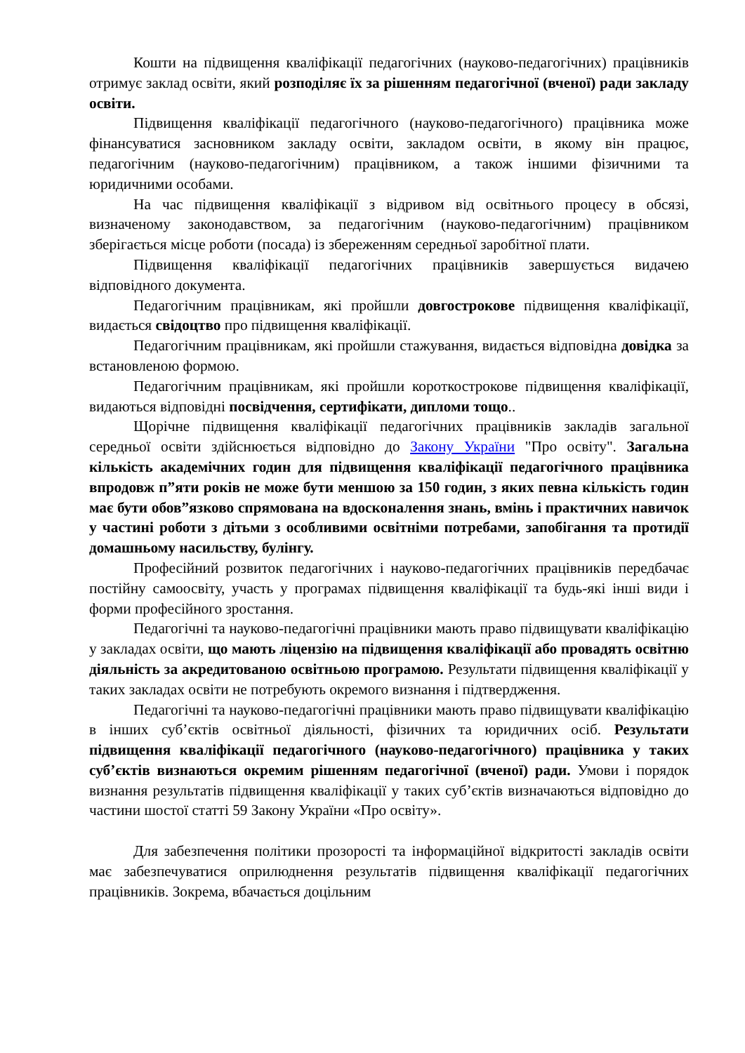Кошти на підвищення кваліфікації педагогічних (науково-педагогічних) працівників отримує заклад освіти, який розподіляє їх за рішенням педагогічної (вченої) ради закладу освіти.
Підвищення кваліфікації педагогічного (науково-педагогічного) працівника може фінансуватися засновником закладу освіти, закладом освіти, в якому він працює, педагогічним (науково-педагогічним) працівником, а також іншими фізичними та юридичними особами.
На час підвищення кваліфікації з відривом від освітнього процесу в обсязі, визначеному законодавством, за педагогічним (науково-педагогічним) працівником зберігається місце роботи (посада) із збереженням середньої заробітної плати.
Підвищення кваліфікації педагогічних працівників завершується видачею відповідного документа.
Педагогічним працівникам, які пройшли довгострокове підвищення кваліфікації, видається свідоцтво про підвищення кваліфікації.
Педагогічним працівникам, які пройшли стажування, видається відповідна довідка за встановленою формою.
Педагогічним працівникам, які пройшли короткострокове підвищення кваліфікації, видаються відповідні посвідчення, сертифікати, дипломи тощо..
Щорічне підвищення кваліфікації педагогічних працівників закладів загальної середньої освіти здійснюється відповідно до Закону України "Про освіту". Загальна кількість академічних годин для підвищення кваліфікації педагогічного працівника впродовж п”яти років не може бути меншою за 150 годин, з яких певна кількість годин має бути обов”язково спрямована на вдосконалення знань, вмінь і практичних навичок у частині роботи з дітьми з особливими освітніми потребами, запобігання та протидії домашньому насильству, булінгу.
Професійний розвиток педагогічних і науково-педагогічних працівників передбачає постійну самоосвіту, участь у програмах підвищення кваліфікації та будь-які інші види і форми професійного зростання.
Педагогічні та науково-педагогічні працівники мають право підвищувати кваліфікацію у закладах освіти, що мають ліцензію на підвищення кваліфікації або провадять освітню діяльність за акредитованою освітньою програмою. Результати підвищення кваліфікації у таких закладах освіти не потребують окремого визнання і підтвердження.
Педагогічні та науково-педагогічні працівники мають право підвищувати кваліфікацію в інших суб’єктів освітньої діяльності, фізичних та юридичних осіб. Результати підвищення кваліфікації педагогічного (науково-педагогічного) працівника у таких суб’єктів визнаються окремим рішенням педагогічної (вченої) ради. Умови і порядок визнання результатів підвищення кваліфікації у таких суб’єктів визначаються відповідно до частини шостої статті 59 Закону України «Про освіту».
Для забезпечення політики прозорості та інформаційної відкритості закладів освіти має забезпечуватися оприлюднення результатів підвищення кваліфікації педагогічних працівників. Зокрема, вбачається доцільним